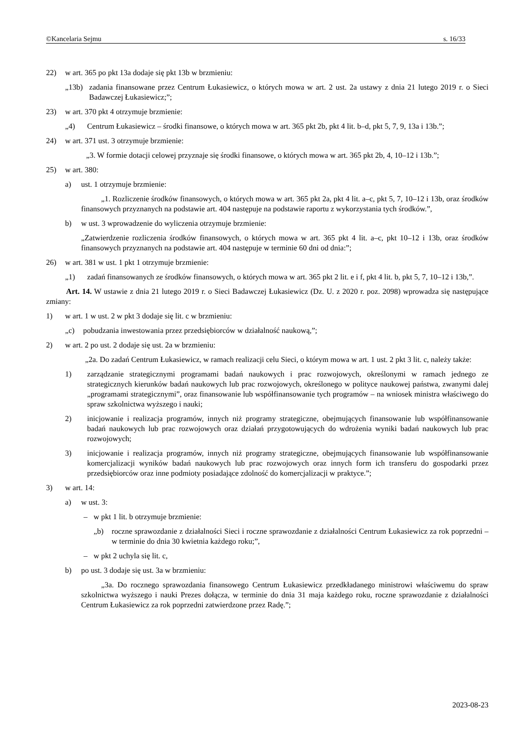©Kancelaria Sejmu s. 16/33
22) w art. 365 po pkt 13a dodaje się pkt 13b w brzmieniu:
„13b) zadania finansowane przez Centrum Łukasiewicz, o których mowa w art. 2 ust. 2a ustawy z dnia 21 lutego 2019 r. o Sieci Badawczej Łukasiewicz;”;
23) w art. 370 pkt 4 otrzymuje brzmienie:
„4) Centrum Łukasiewicz – środki finansowe, o których mowa w art. 365 pkt 2b, pkt 4 lit. b–d, pkt 5, 7, 9, 13a i 13b.”;
24) w art. 371 ust. 3 otrzymuje brzmienie:
„3. W formie dotacji celowej przyznaje się środki finansowe, o których mowa w art. 365 pkt 2b, 4, 10–12 i 13b.”;
25) w art. 380:
a) ust. 1 otrzymuje brzmienie:
„1. Rozliczenie środków finansowych, o których mowa w art. 365 pkt 2a, pkt 4 lit. a–c, pkt 5, 7, 10–12 i 13b, oraz środków finansowych przyznanych na podstawie art. 404 następuje na podstawie raportu z wykorzystania tych środków.”,
b) w ust. 3 wprowadzenie do wyliczenia otrzymuje brzmienie:
„Zatwierdzenie rozliczenia środków finansowych, o których mowa w art. 365 pkt 4 lit. a–c, pkt 10–12 i 13b, oraz środków finansowych przyznanych na podstawie art. 404 następuje w terminie 60 dni od dnia:”;
26) w art. 381 w ust. 1 pkt 1 otrzymuje brzmienie:
„1) zadań finansowanych ze środków finansowych, o których mowa w art. 365 pkt 2 lit. e i f, pkt 4 lit. b, pkt 5, 7, 10–12 i 13b,”.
Art. 14. W ustawie z dnia 21 lutego 2019 r. o Sieci Badawczej Łukasiewicz (Dz. U. z 2020 r. poz. 2098) wprowadza się następujące zmiany:
1) w art. 1 w ust. 2 w pkt 3 dodaje się lit. c w brzmieniu:
„c) pobudzania inwestowania przez przedsiębiorców w działalność naukową,”;
2) w art. 2 po ust. 2 dodaje się ust. 2a w brzmieniu:
„2a. Do zadań Centrum Łukasiewicz, w ramach realizacji celu Sieci, o którym mowa w art. 1 ust. 2 pkt 3 lit. c, należy także:
1) zarządzanie strategicznymi programami badań naukowych i prac rozwojowych, określonymi w ramach jednego ze strategicznych kierunków badań naukowych lub prac rozwojowych, określonego w polityce naukowej państwa, zwanymi dalej „programami strategicznymi”, oraz finansowanie lub współfinansowanie tych programów – na wniosek ministra właściwego do spraw szkolnictwa wyższego i nauki;
2) inicjowanie i realizacja programów, innych niż programy strategiczne, obejmujących finansowanie lub współfinansowanie badań naukowych lub prac rozwojowych oraz działań przygotowujących do wdrożenia wyniki badań naukowych lub prac rozwojowych;
3) inicjowanie i realizacja programów, innych niż programy strategiczne, obejmujących finansowanie lub współfinansowanie komercjalizacji wyników badań naukowych lub prac rozwojowych oraz innych form ich transferu do gospodarki przez przedsiębiorców oraz inne podmioty posiadające zdolność do komercjalizacji w praktyce.”;
3) w art. 14:
a) w ust. 3:
– w pkt 1 lit. b otrzymuje brzmienie:
„b) roczne sprawozdanie z działalności Sieci i roczne sprawozdanie z działalności Centrum Łukasiewicz za rok poprzedni – w terminie do dnia 30 kwietnia każdego roku;”,
– w pkt 2 uchyla się lit. c,
b) po ust. 3 dodaje się ust. 3a w brzmieniu:
„3a. Do rocznego sprawozdania finansowego Centrum Łukasiewicz przedkładanego ministrowi właściwemu do spraw szkolnictwa wyższego i nauki Prezes dołącza, w terminie do dnia 31 maja każdego roku, roczne sprawozdanie z działalności Centrum Łukasiewicz za rok poprzedni zatwierdzone przez Radę.”;
2023-08-23